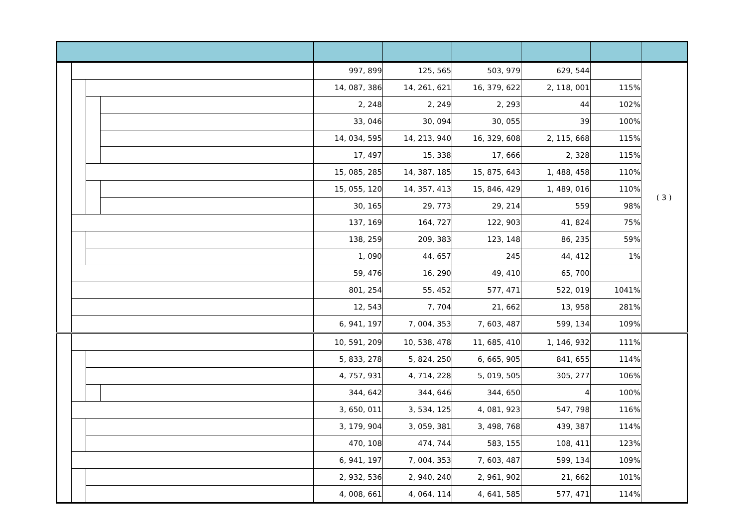| | | | | 997, 899 | 125, 565 | 503, 979 | 629, 544 | | ( 3 ) |
| | | | | 14, 087, 386 | 14, 261, 621 | 16, 379, 622 | 2, 118, 001 | 115% | |
| | | | | 2, 248 | 2, 249 | 2, 293 | 44 | 102% | |
| | | | | 33, 046 | 30, 094 | 30, 055 | 39 | 100% | |
| | | | | 14, 034, 595 | 14, 213, 940 | 16, 329, 608 | 2, 115, 668 | 115% | |
| | | | | 17, 497 | 15, 338 | 17, 666 | 2, 328 | 115% | |
| | | | | 15, 085, 285 | 14, 387, 185 | 15, 875, 643 | 1, 488, 458 | 110% | |
| | | | | 15, 055, 120 | 14, 357, 413 | 15, 846, 429 | 1, 489, 016 | 110% | |
| | | | | 30, 165 | 29, 773 | 29, 214 | 559 | 98% | |
| | | | | 137, 169 | 164, 727 | 122, 903 | 41, 824 | 75% | |
| | | | | 138, 259 | 209, 383 | 123, 148 | 86, 235 | 59% | |
| | | | | 1, 090 | 44, 657 | 245 | 44, 412 | 1% | |
| | | | | 59, 476 | 16, 290 | 49, 410 | 65, 700 | | |
| | | | | 801, 254 | 55, 452 | 577, 471 | 522, 019 | 1041% | |
| | | | | 12, 543 | 7, 704 | 21, 662 | 13, 958 | 281% | |
| | | | | 6, 941, 197 | 7, 004, 353 | 7, 603, 487 | 599, 134 | 109% | |
| | | | | 10, 591, 209 | 10, 538, 478 | 11, 685, 410 | 1, 146, 932 | 111% | |
| | | | | 5, 833, 278 | 5, 824, 250 | 6, 665, 905 | 841, 655 | 114% | |
| | | | | 4, 757, 931 | 4, 714, 228 | 5, 019, 505 | 305, 277 | 106% | |
| | | | | 344, 642 | 344, 646 | 344, 650 | 4 | 100% | |
| | | | | 3, 650, 011 | 3, 534, 125 | 4, 081, 923 | 547, 798 | 116% | |
| | | | | 3, 179, 904 | 3, 059, 381 | 3, 498, 768 | 439, 387 | 114% | |
| | | | | 470, 108 | 474, 744 | 583, 155 | 108, 411 | 123% | |
| | | | | 6, 941, 197 | 7, 004, 353 | 7, 603, 487 | 599, 134 | 109% | |
| | | | | 2, 932, 536 | 2, 940, 240 | 2, 961, 902 | 21, 662 | 101% | |
| | | | | 4, 008, 661 | 4, 064, 114 | 4, 641, 585 | 577, 471 | 114% | |